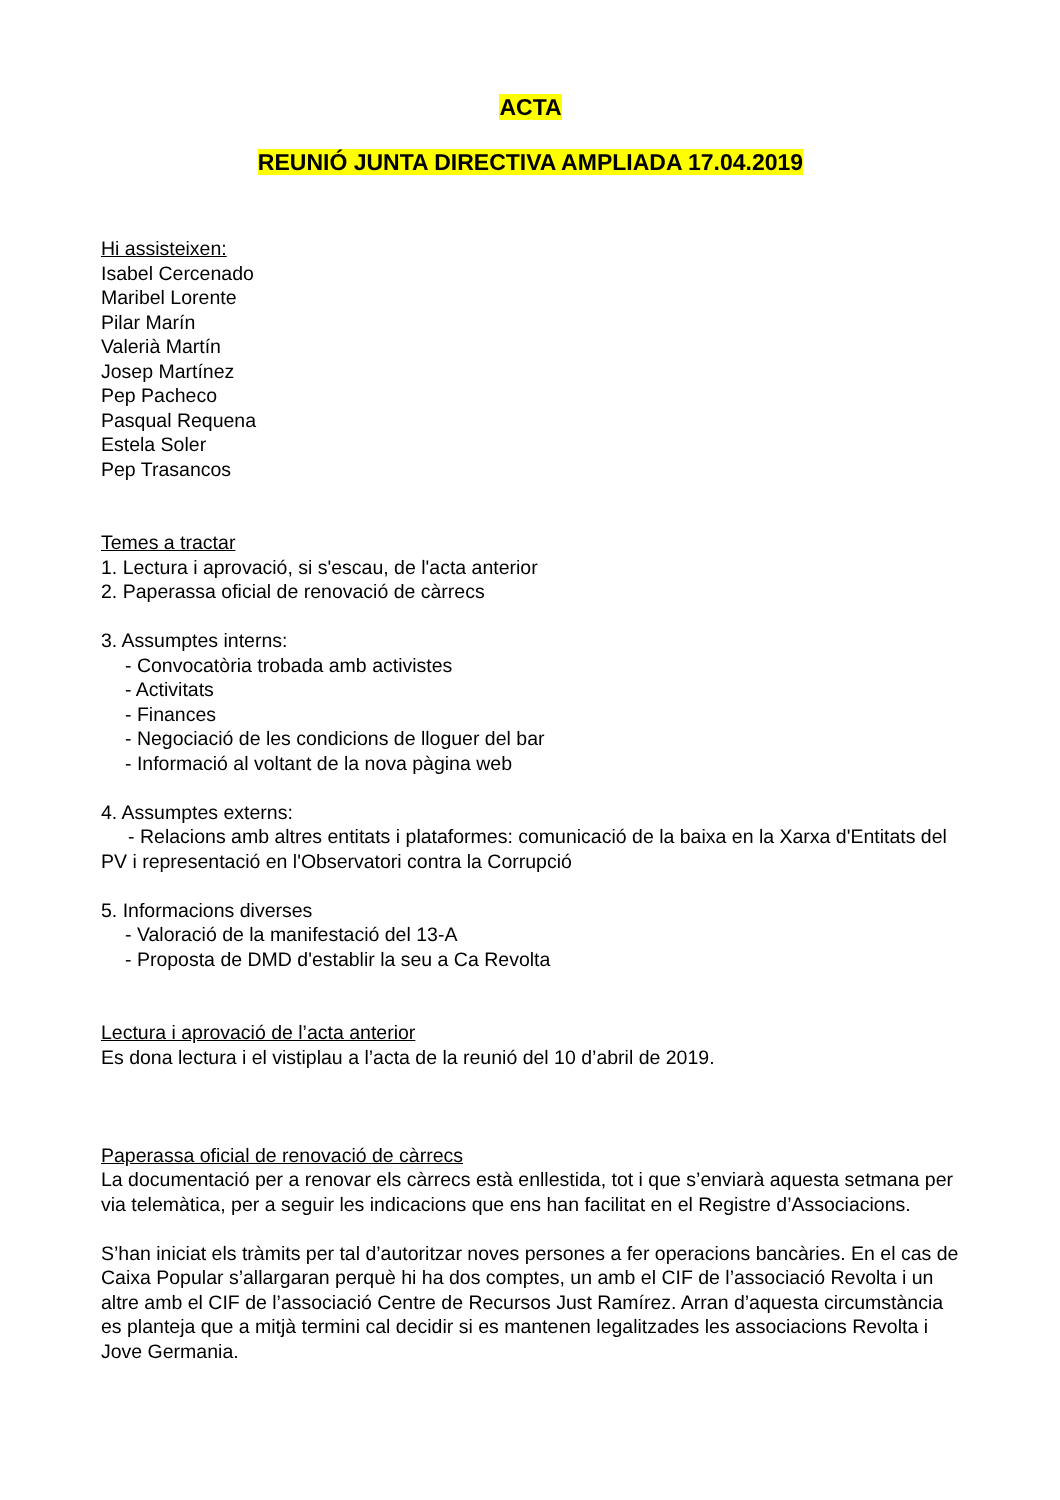ACTA
REUNIÓ JUNTA DIRECTIVA AMPLIADA 17.04.2019
Hi assisteixen:
Isabel Cercenado
Maribel Lorente
Pilar Marín
Valerià Martín
Josep Martínez
Pep Pacheco
Pasqual Requena
Estela Soler
Pep Trasancos
Temes a tractar
1. Lectura i aprovació, si s'escau, de l'acta anterior
2. Paperassa oficial de renovació de càrrecs
3. Assumptes interns:
- Convocatòria trobada amb activistes
- Activitats
- Finances
- Negociació de les condicions de lloguer del bar
- Informació al voltant de la nova pàgina web
4. Assumptes externs:
- Relacions amb altres entitats i plataformes: comunicació de la baixa en la Xarxa d'Entitats del PV i representació en l'Observatori contra la Corrupció
5. Informacions diverses
- Valoració de la manifestació del 13-A
- Proposta de DMD d'establir la seu a Ca Revolta
Lectura i aprovació de l’acta anterior
Es dona lectura i el vistiplau a l’acta de la reunió del 10 d’abril de 2019.
Paperassa oficial de renovació de càrrecs
La documentació per a renovar els càrrecs està enllestida, tot i que s’enviarà aquesta setmana per via telemàtica, per a seguir les indicacions que ens han facilitat en el Registre d’Associacions.
S’han iniciat els tràmits per tal d’autoritzar noves persones a fer operacions bancàries. En el cas de Caixa Popular s’allargaran perquè hi ha dos comptes, un amb el CIF de l’associació Revolta i un altre amb el CIF de l’associació Centre de Recursos Just Ramírez. Arran d’aquesta circumstància es planteja que a mitjà termini cal decidir si es mantenen legalitzades les associacions Revolta i Jove Germania.